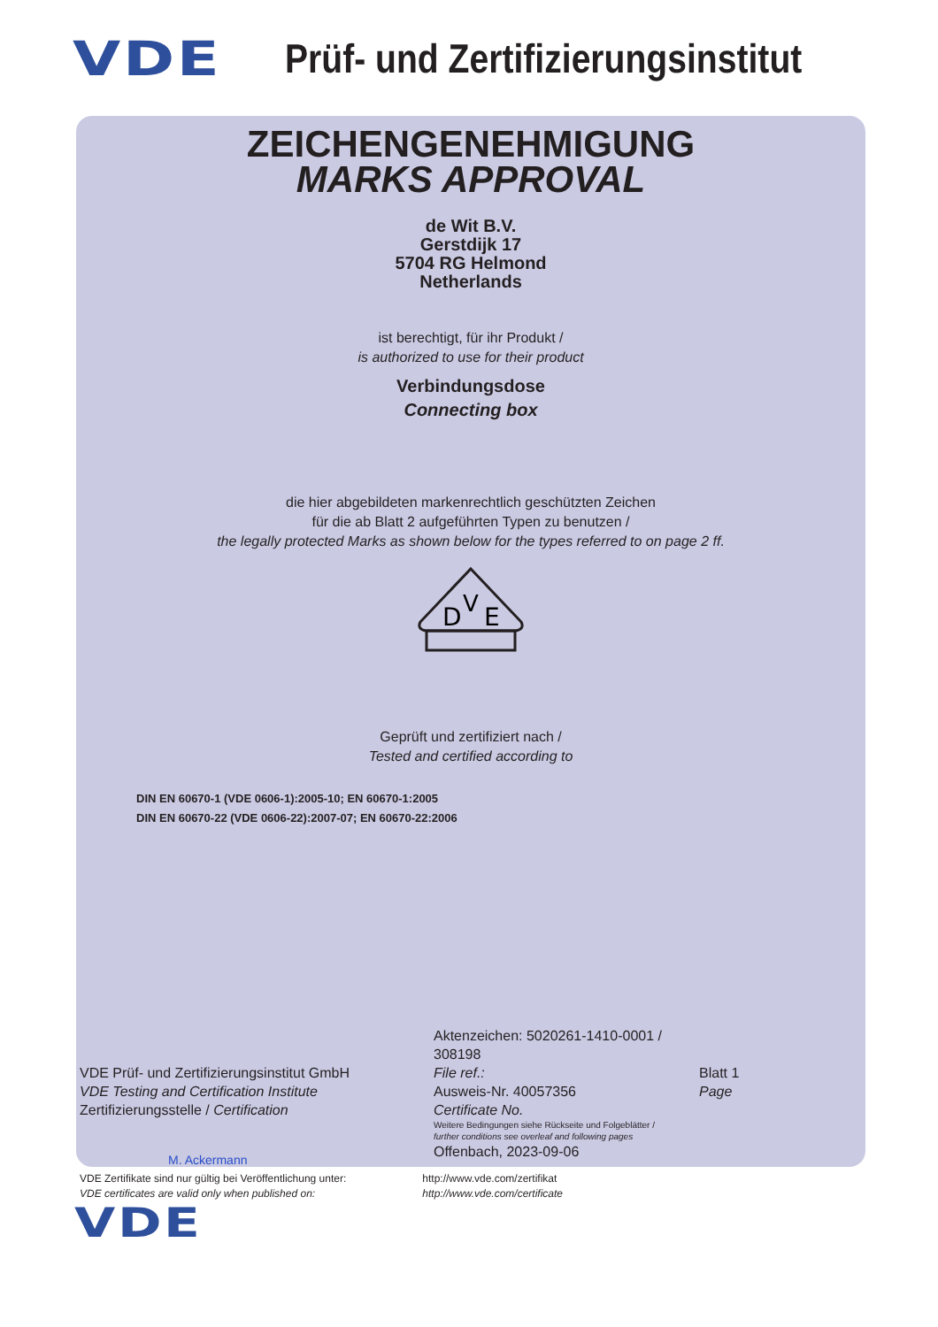VDE Prüf- und Zertifizierungsinstitut
ZEICHENGENEHMIGUNG
MARKS APPROVAL
de Wit B.V.
Gerstdijk 17
5704 RG Helmond
Netherlands
ist berechtigt, für ihr Produkt /
is authorized to use for their product
Verbindungsdose
Connecting box
die hier abgebildeten markenrechtlich geschützten Zeichen
für die ab Blatt 2 aufgeführten Typen zu benutzen /
the legally protected Marks as shown below for the types referred to on page 2 ff.
D
V
E
Geprüft und zertifiziert nach /
Tested and certified according to
DIN EN 60670-1 (VDE 0606-1):2005-10; EN 60670-1:2005
DIN EN 60670-22 (VDE 0606-22):2007-07; EN 60670-22:2006
VDE Prüf- und Zertifizierungsinstitut GmbH
VDE Testing and Certification Institute
Zertifizierungsstelle / Certification
M. Ackermann
Aktenzeichen: 5020261-1410-0001 / 308198
File ref.:
Ausweis-Nr. 40057356
Certificate No.
Weitere Bedingungen siehe Rückseite und Folgeblätter /
further conditions see overleaf and following pages
Offenbach, 2023-09-06
Blatt 1
Page
VDE Zertifikate sind nur gültig bei Veröffentlichung unter:
VDE certificates are valid only when published on:
http://www.vde.com/zertifikat
http://www.vde.com/certificate
VDE